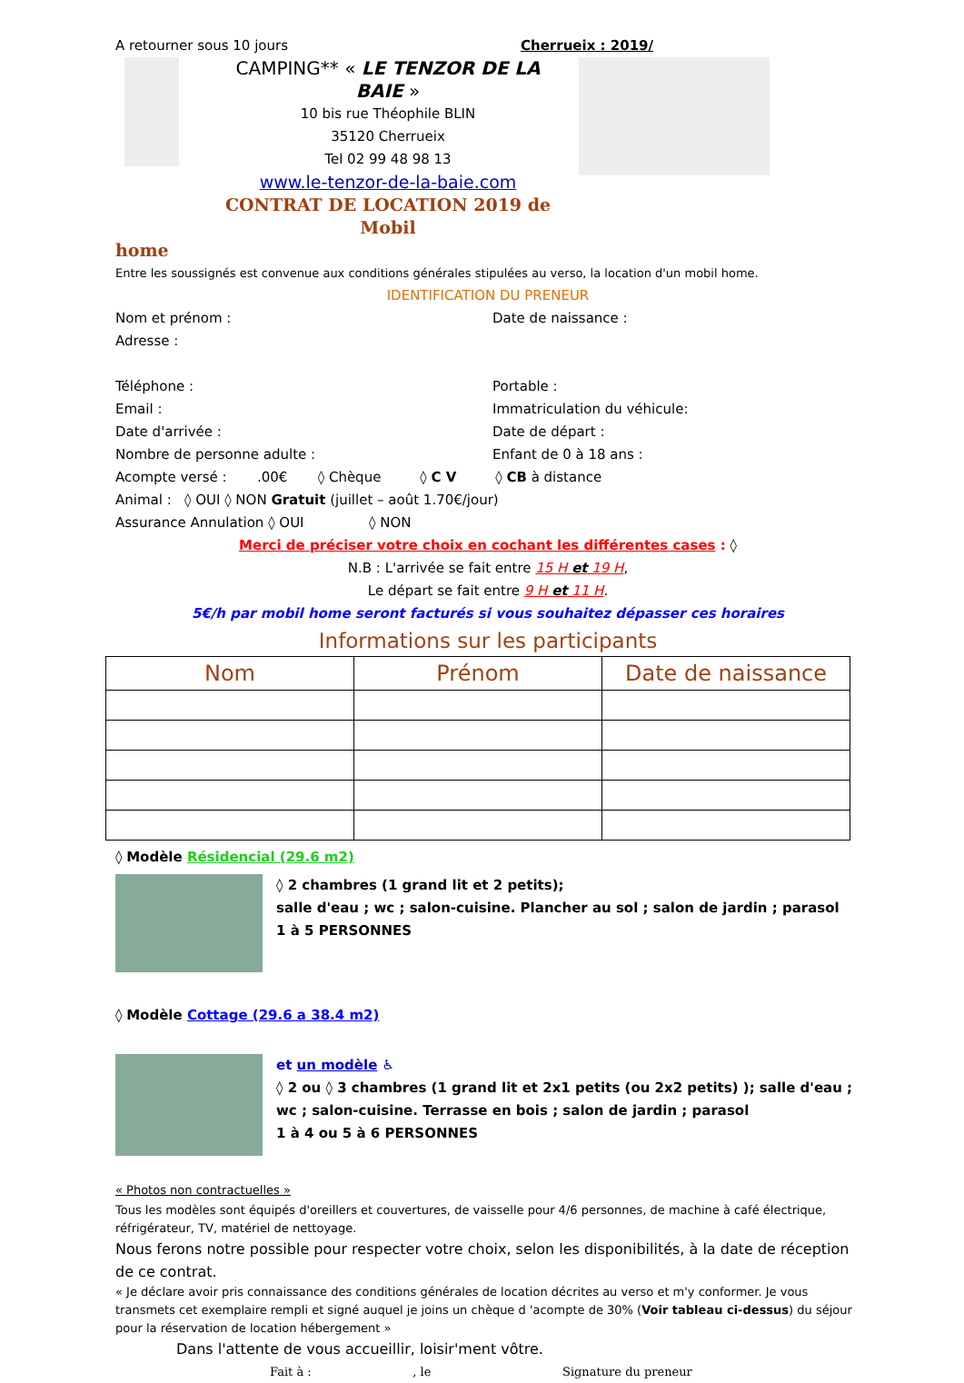A retourner sous 10 jours Cherrueix : 2019/
CAMPING** « LE TENZOR DE LA BAIE »
10 bis rue Théophile BLIN
35120 Cherrueix
Tel 02 99 48 98 13
www.le-tenzor-de-la-baie.com
CONTRAT DE LOCATION 2019 de Mobil
home
Entre les soussignés est convenue aux conditions générales stipulées au verso, la location d'un mobil home.
IDENTIFICATION DU PRENEUR
Nom et prénom : Date de naissance :
Adresse :
Téléphone : Portable :
Email : Immatriculation du véhicule:
Date d'arrivée : Date de départ :
Nombre de personne adulte : Enfant de 0 à 18 ans :
Acompte versé : .00€ ◊ Chèque ◊ C V ◊ CB à distance
Animal : ◊ OUI ◊ NON Gratuit (juillet – août 1.70€/jour)
Assurance Annulation ◊ OUI ◊ NON
Merci de préciser votre choix en cochant les différentes cases : ◊
N.B : L'arrivée se fait entre 15 H et 19 H,
Le départ se fait entre 9 H et 11 H.
5€/h par mobil home seront facturés si vous souhaitez dépasser ces horaires
Informations sur les participants
| Nom | Prénom | Date de naissance |
| --- | --- | --- |
◊ Modèle Résidencial (29.6 m2)
◊ 2 chambres (1 grand lit et 2 petits);
salle d'eau ; wc ; salon-cuisine. Plancher au sol ; salon de jardin ; parasol
1 à 5 PERSONNES
◊ Modèle Cottage (29.6 a 38.4 m2)
et un modèle ♿
◊ 2 ou ◊ 3 chambres (1 grand lit et 2x1 petits (ou 2x2 petits) ); salle d'eau ; wc ; salon-cuisine. Terrasse en bois ; salon de jardin ; parasol
1 à 4 ou 5 à 6 PERSONNES
« Photos non contractuelles »
Tous les modèles sont équipés d'oreillers et couvertures, de vaisselle pour 4/6 personnes, de machine à café électrique, réfrigérateur, TV, matériel de nettoyage.
Nous ferons notre possible pour respecter votre choix, selon les disponibilités, à la date de réception de ce contrat.
« Je déclare avoir pris connaissance des conditions générales de location décrites au verso et m'y conformer. Je vous transmets cet exemplaire rempli et signé auquel je joins un chèque d 'acompte de 30% (Voir tableau ci-dessus) du séjour pour la réservation de location hébergement »
Dans l'attente de vous accueillir, loisir'ment vôtre.
Fait à : , le Signature du preneur